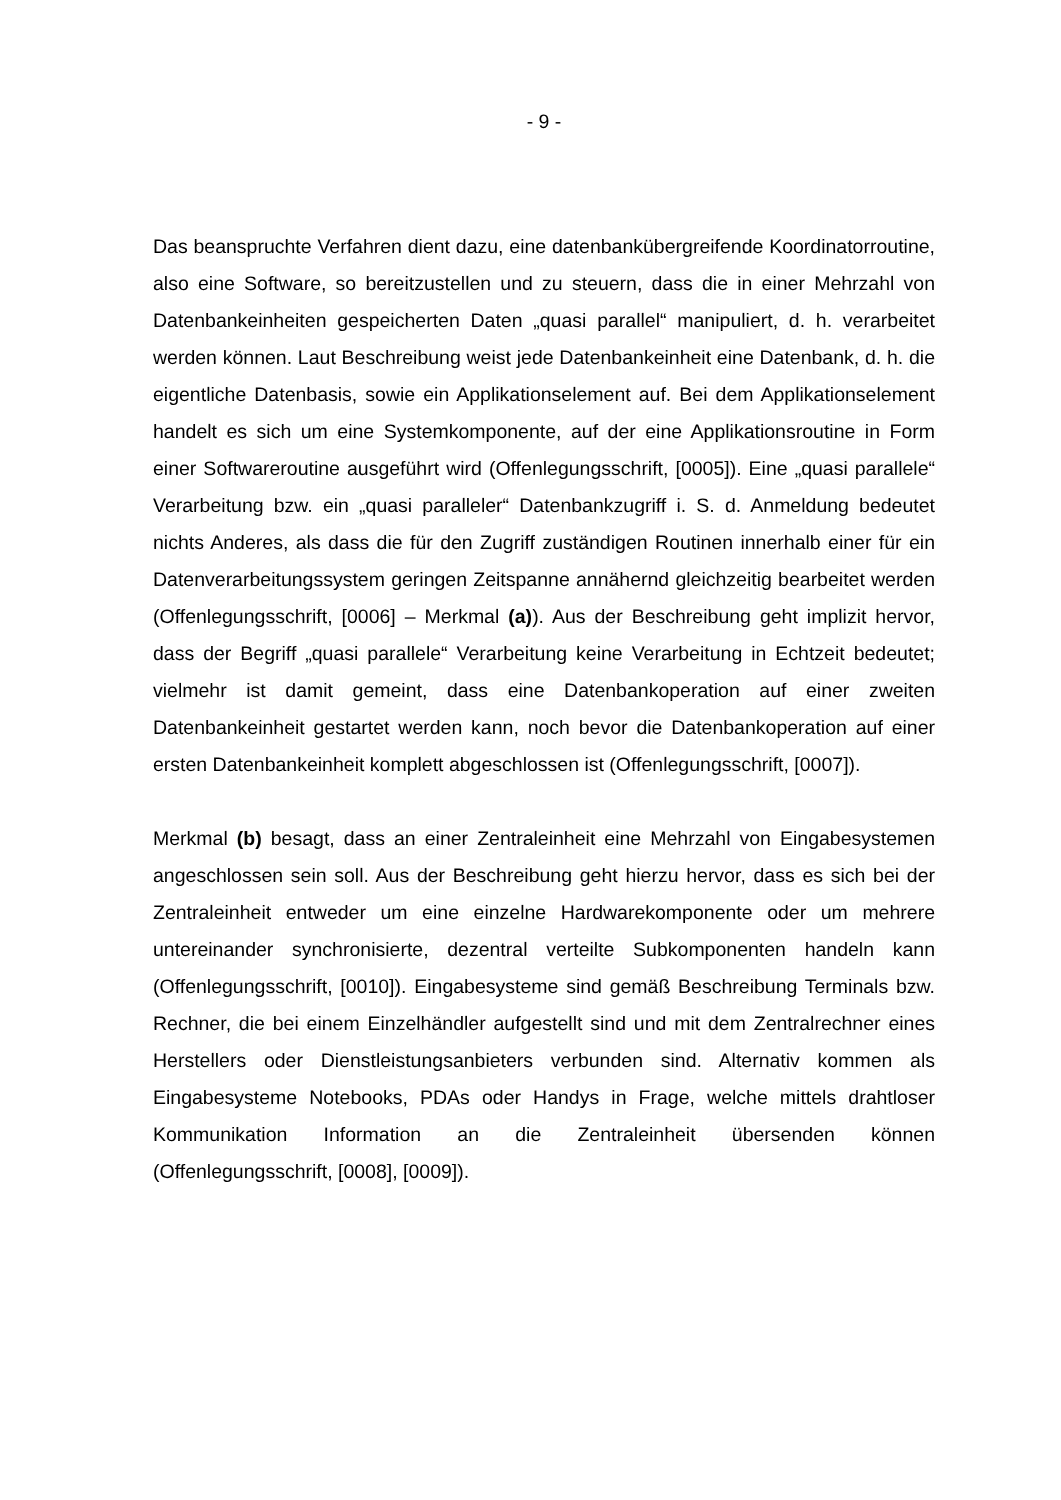- 9 -
Das beanspruchte Verfahren dient dazu, eine datenbankübergreifende Koordinatorroutine, also eine Software, so bereitzustellen und zu steuern, dass die in einer Mehrzahl von Datenbankeinheiten gespeicherten Daten „quasi parallel“ manipuliert, d. h. verarbeitet werden können. Laut Beschreibung weist jede Datenbankeinheit eine Datenbank, d. h. die eigentliche Datenbasis, sowie ein Applikationselement auf. Bei dem Applikationselement handelt es sich um eine Systemkomponente, auf der eine Applikationsroutine in Form einer Softwareroutine ausgeführt wird (Offenlegungsschrift, [0005]). Eine „quasi parallele“ Verarbeitung bzw. ein „quasi paralleler“ Datenbankzugriff i. S. d. Anmeldung bedeutet nichts Anderes, als dass die für den Zugriff zuständigen Routinen innerhalb einer für ein Datenverarbeitungssystem geringen Zeitspanne annähernd gleichzeitig bearbeitet werden (Offenlegungsschrift, [0006] – Merkmal (a)). Aus der Beschreibung geht implizit hervor, dass der Begriff „quasi parallele“ Verarbeitung keine Verarbeitung in Echtzeit bedeutet; vielmehr ist damit gemeint, dass eine Datenbankoperation auf einer zweiten Datenbankeinheit gestartet werden kann, noch bevor die Datenbankoperation auf einer ersten Datenbankeinheit komplett abgeschlossen ist (Offenlegungsschrift, [0007]).
Merkmal (b) besagt, dass an einer Zentraleinheit eine Mehrzahl von Eingabesystemen angeschlossen sein soll. Aus der Beschreibung geht hierzu hervor, dass es sich bei der Zentraleinheit entweder um eine einzelne Hardwarekomponente oder um mehrere untereinander synchronisierte, dezentral verteilte Subkomponenten handeln kann (Offenlegungsschrift, [0010]). Eingabesysteme sind gemäß Beschreibung Terminals bzw. Rechner, die bei einem Einzelhändler aufgestellt sind und mit dem Zentralrechner eines Herstellers oder Dienstleistungsanbieters verbunden sind. Alternativ kommen als Eingabesysteme Notebooks, PDAs oder Handys in Frage, welche mittels drahtloser Kommunikation Information an die Zentraleinheit übersenden können (Offenlegungsschrift, [0008], [0009]).